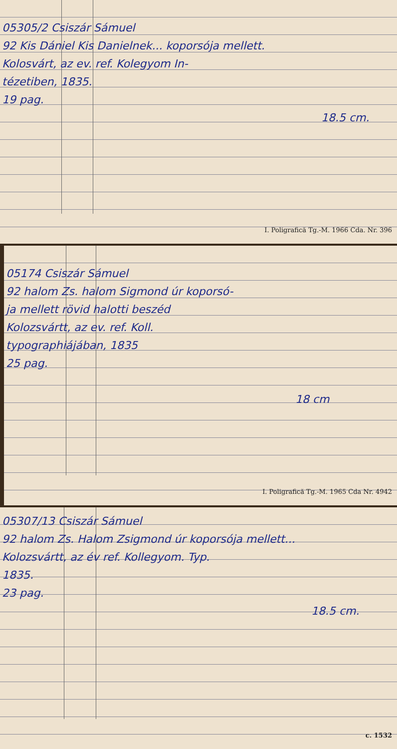05305/2 Csiszár Sámuel
92 Kis Dániel Kis Danielnek... koporsója mellett.
Kolosvárt, az ev. ref. Kolegyom In-
tézetiben, 1835.
19 pag.
18.5 cm.
I. Poligrafică Tg.-M. 1966 Cda. Nr. 396
05174 Csiszár Sámuel
92 halom Zs. halom Sigmond úr koporsó-
ja mellett rövid halotti beszéd
Kolozsvártt, az ev. ref. Koll.
typographiájában, 1835
25 pag.
18 cm
I. Poligrafică Tg.-M. 1965 Cda Nr. 4942
05307/13 Csiszár Sámuel
92 halom Zs. Halom Zsigmond úr koporsója mellett...
Kolozsvártt, az év ref. Kollegyom. Typ.
1835.
23 pag.
18.5 cm.
c. 1532